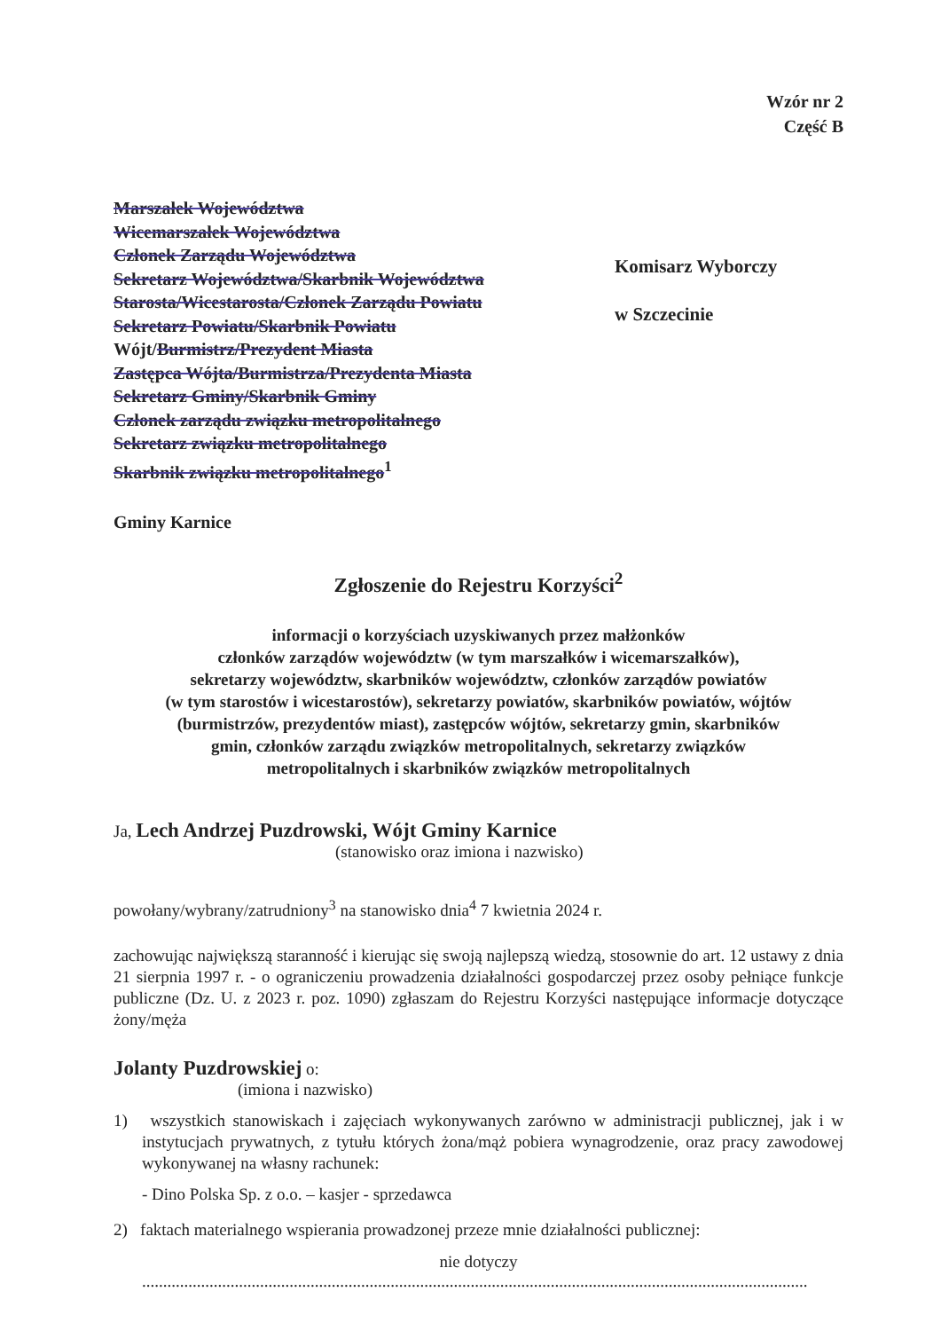Wzór nr 2
Część B
Marszałek Województwa
Wicemarszałek Województwa
Członek Zarządu Województwa
Sekretarz Województwa/Skarbnik Województwa
Starosta/Wicestarosta/Członek Zarządu Powiatu
Sekretarz Powiatu/Skarbnik Powiatu
Wójt/Burmistrz/Prezydent Miasta
Zastępca Wójta/Burmistrza/Prezydenta Miasta
Sekretarz Gminy/Skarbnik Gminy
Członek zarządu związku metropolitalnego
Sekretarz związku metropolitalnego
Skarbnik związku metropolitalnego<sup>1</sup>
Gminy Karnice
Komisarz Wyborczy
w Szczecinie
Zgłoszenie do Rejestru Korzyści<sup>2</sup>
informacji o korzyściach uzyskiwanych przez małżonków
członków zarządów województw (w tym marszałków i wicemarszałków),
sekretarzy województw, skarbników województw, członków zarządów powiatów
(w tym starostów i wicestarostów), sekretarzy powiatów, skarbników powiatów, wójtów
(burmistrzów, prezydentów miast), zastępców wójtów, sekretarzy gmin, skarbników
gmin, członków zarządu związków metropolitalnych, sekretarzy związków
metropolitalnych i skarbników związków metropolitalnych
Ja, Lech Andrzej Puzdrowski, Wójt Gminy Karnice
(stanowisko oraz imiona i nazwisko)
powołany/wybrany/zatrudniony<sup>3</sup> na stanowisko dnia<sup>4</sup> 7 kwietnia 2024 r.
zachowując największą staranność i kierując się swoją najlepszą wiedzą, stosownie do art. 12 ustawy z dnia 21 sierpnia 1997 r. - o ograniczeniu prowadzenia działalności gospodarczej przez osoby pełniące funkcje publiczne (Dz. U. z 2023 r. poz. 1090) zgłaszam do Rejestru Korzyści następujące informacje dotyczące żony/męża
Jolanty Puzdrowskiej o:
(imiona i nazwisko)
1) wszystkich stanowiskach i zajęciach wykonywanych zarówno w administracji publicznej, jak i w instytucjach prywatnych, z tytułu których żona/mąż pobiera wynagrodzenie, oraz pracy zawodowej wykonywanej na własny rachunek:
- Dino Polska Sp. z o.o. – kasjer - sprzedawca
2) faktach materialnego wspierania prowadzonej przeze mnie działalności publicznej:
nie dotyczy
..............................................................................................................................................................